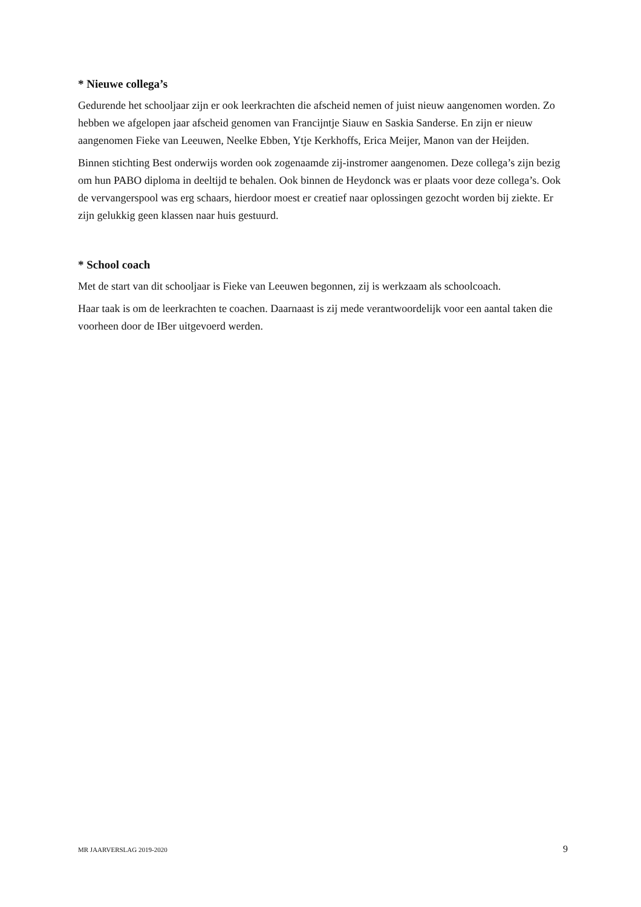* Nieuwe collega’s
Gedurende het schooljaar zijn er ook leerkrachten die afscheid nemen of juist nieuw aangenomen worden. Zo hebben we afgelopen jaar afscheid genomen van Francijntje Siauw en Saskia Sanderse. En zijn er nieuw aangenomen Fieke van Leeuwen, Neelke Ebben, Ytje Kerkhoffs, Erica Meijer, Manon van der Heijden.
Binnen stichting Best onderwijs worden ook zogenaamde zij-instromer aangenomen. Deze collega’s zijn bezig om hun PABO diploma in deeltijd te behalen. Ook binnen de Heydonck was er plaats voor deze collega’s. Ook de vervangerspool was erg schaars, hierdoor moest er creatief naar oplossingen gezocht worden bij ziekte. Er zijn gelukkig geen klassen naar huis gestuurd.
* School coach
Met de start van dit schooljaar is Fieke van Leeuwen begonnen, zij is werkzaam als schoolcoach.
Haar taak is om de leerkrachten te coachen. Daarnaast is zij mede verantwoordelijk voor een aantal taken die voorheen door de IBer uitgevoerd werden.
MR JAARVERSLAG 2019-2020 9